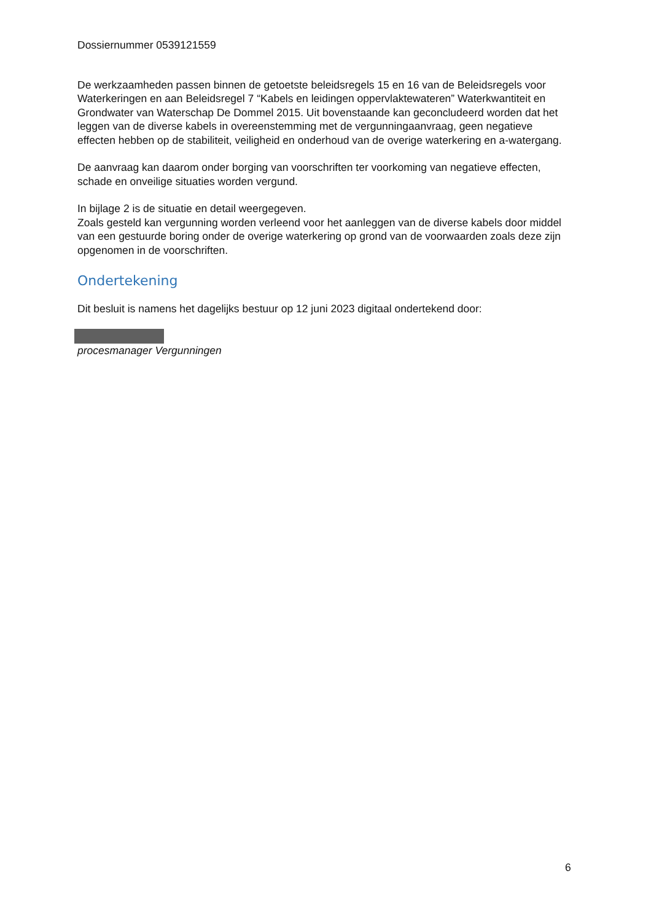Dossiernummer 0539121559
De werkzaamheden passen binnen de getoetste beleidsregels 15 en 16 van de Beleidsregels voor Waterkeringen en aan Beleidsregel 7 “Kabels en leidingen oppervlaktewateren” Waterkwantiteit en Grondwater van Waterschap De Dommel 2015. Uit bovenstaande kan geconcludeerd worden dat het leggen van de diverse kabels in overeenstemming met de vergunningaanvraag, geen negatieve effecten hebben op de stabiliteit, veiligheid en onderhoud van de overige waterkering en a-watergang.
De aanvraag kan daarom onder borging van voorschriften ter voorkoming van negatieve effecten, schade en onveilige situaties worden vergund.
In bijlage 2 is de situatie en detail weergegeven.
Zoals gesteld kan vergunning worden verleend voor het aanleggen van de diverse kabels door middel van een gestuurde boring onder de overige waterkering op grond van de voorwaarden zoals deze zijn opgenomen in de voorschriften.
Ondertekening
Dit besluit is namens het dagelijks bestuur op 12 juni 2023 digitaal ondertekend door:
procesmanager Vergunningen
6